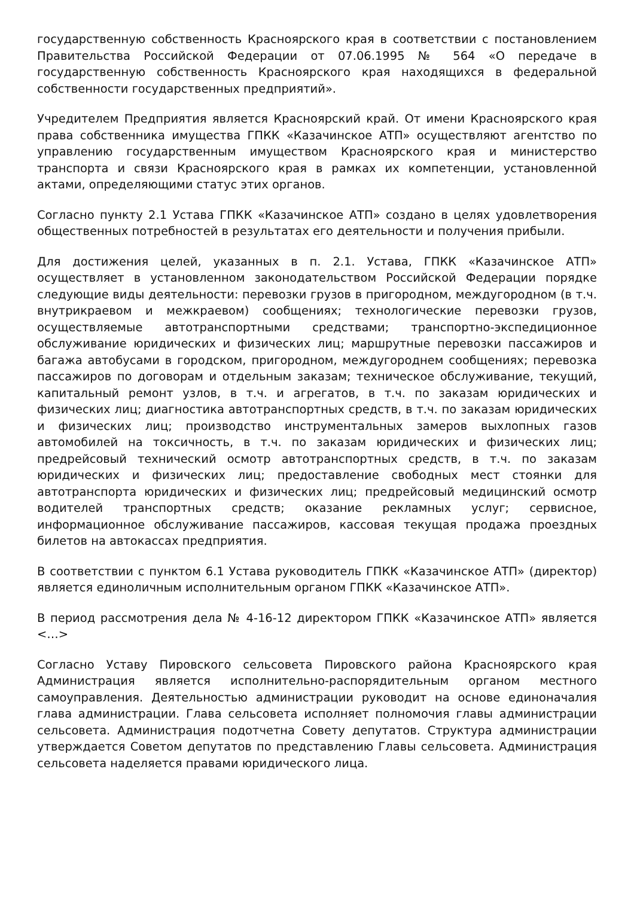государственную собственность Красноярского края в соответствии с постановлением Правительства Российской Федерации от 07.06.1995 № 564 «О передаче в государственную собственность Красноярского края находящихся в федеральной собственности государственных предприятий».
Учредителем Предприятия является Красноярский край. От имени Красноярского края права собственника имущества ГПКК «Казачинское АТП» осуществляют агентство по управлению государственным имуществом Красноярского края и министерство транспорта и связи Красноярского края в рамках их компетенции, установленной актами, определяющими статус этих органов.
Согласно пункту 2.1 Устава ГПКК «Казачинское АТП» создано в целях удовлетворения общественных потребностей в результатах его деятельности и получения прибыли.
Для достижения целей, указанных в п. 2.1. Устава, ГПКК «Казачинское АТП» осуществляет в установленном законодательством Российской Федерации порядке следующие виды деятельности: перевозки грузов в пригородном, междугородном (в т.ч. внутрикраевом и межкраевом) сообщениях; технологические перевозки грузов, осуществляемые автотранспортными средствами; транспортно-экспедиционное обслуживание юридических и физических лиц; маршрутные перевозки пассажиров и багажа автобусами в городском, пригородном, междугороднем сообщениях; перевозка пассажиров по договорам и отдельным заказам; техническое обслуживание, текущий, капитальный ремонт узлов, в т.ч. и агрегатов, в т.ч. по заказам юридических и физических лиц; диагностика автотранспортных средств, в т.ч. по заказам юридических и физических лиц; производство инструментальных замеров выхлопных газов автомобилей на токсичность, в т.ч. по заказам юридических и физических лиц; предрейсовый технический осмотр автотранспортных средств, в т.ч. по заказам юридических и физических лиц; предоставление свободных мест стоянки для автотранспорта юридических и физических лиц; предрейсовый медицинский осмотр водителей транспортных средств; оказание рекламных услуг; сервисное, информационное обслуживание пассажиров, кассовая текущая продажа проездных билетов на автокассах предприятия.
В соответствии с пунктом 6.1 Устава руководитель ГПКК «Казачинское АТП» (директор) является единоличным исполнительным органом ГПКК «Казачинское АТП».
В период рассмотрения дела № 4-16-12 директором ГПКК «Казачинское АТП» является <…>
Согласно Уставу Пировского сельсовета Пировского района Красноярского края Администрация является исполнительно-распорядительным органом местного самоуправления. Деятельностью администрации руководит на основе единоначалия глава администрации. Глава сельсовета исполняет полномочия главы администрации сельсовета. Администрация подотчетна Совету депутатов. Структура администрации утверждается Советом депутатов по представлению Главы сельсовета. Администрация сельсовета наделяется правами юридического лица.